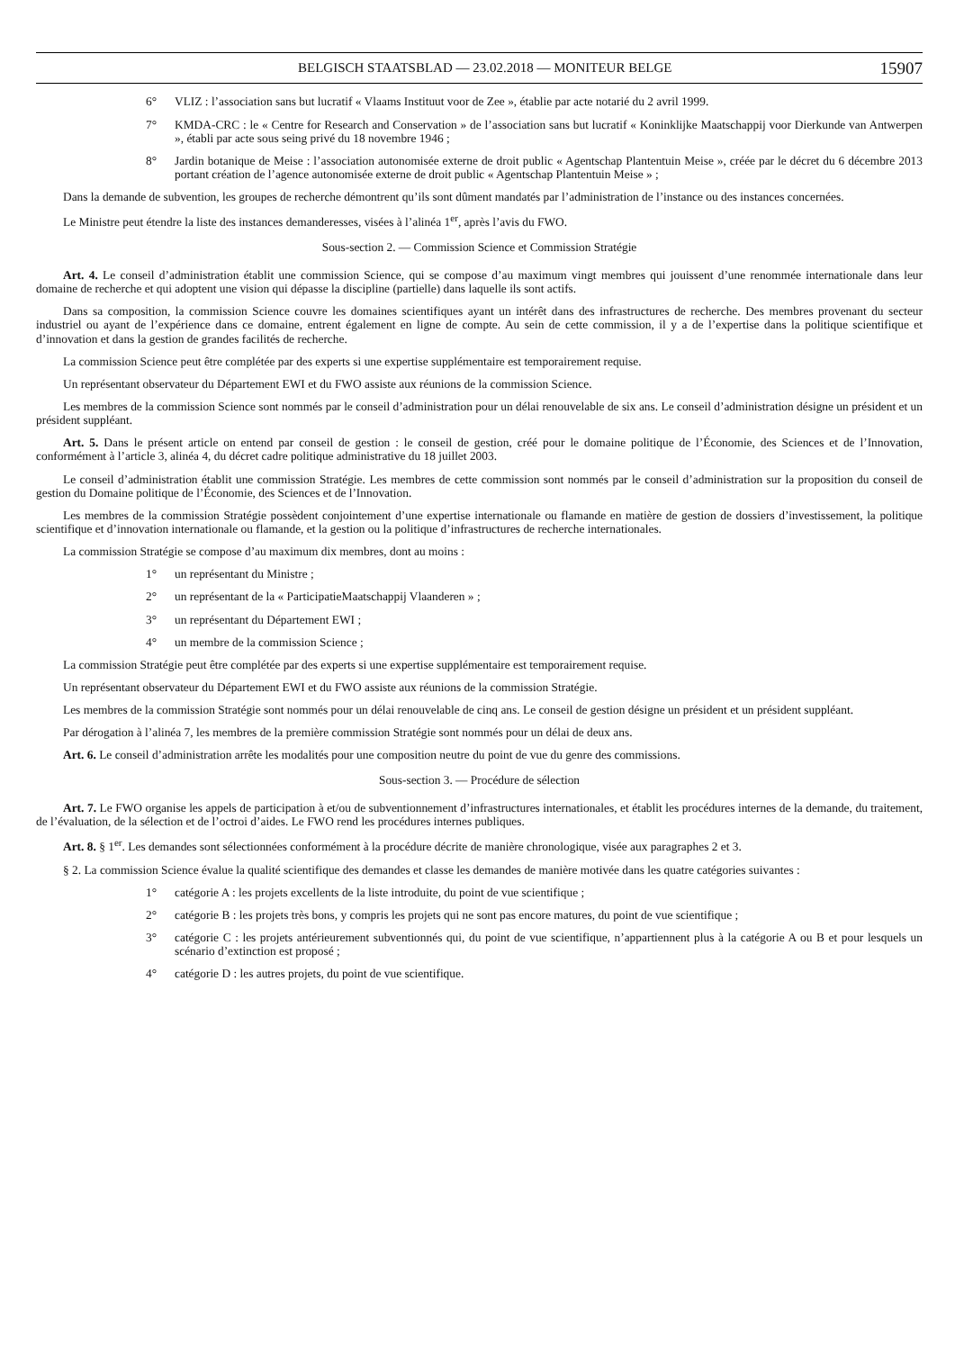BELGISCH STAATSBLAD — 23.02.2018 — MONITEUR BELGE 15907
6° VLIZ : l’association sans but lucratif « Vlaams Instituut voor de Zee », établie par acte notarié du 2 avril 1999.
7° KMDA-CRC : le « Centre for Research and Conservation » de l’association sans but lucratif « Koninklijke Maatschappij voor Dierkunde van Antwerpen », établi par acte sous seing privé du 18 novembre 1946 ;
8° Jardin botanique de Meise : l’association autonomisée externe de droit public « Agentschap Plantentuin Meise », créée par le décret du 6 décembre 2013 portant création de l’agence autonomisée externe de droit public « Agentschap Plantentuin Meise » ;
Dans la demande de subvention, les groupes de recherche démontrent qu’ils sont dûment mandatés par l’administration de l’instance ou des instances concernées.
Le Ministre peut étendre la liste des instances demanderesses, visées à l’alinéa 1<sup>er</sup>, après l’avis du FWO.
Sous-section 2. — Commission Science et Commission Stratégie
Art. 4. Le conseil d’administration établit une commission Science, qui se compose d’au maximum vingt membres qui jouissent d’une renommée internationale dans leur domaine de recherche et qui adoptent une vision qui dépasse la discipline (partielle) dans laquelle ils sont actifs.
Dans sa composition, la commission Science couvre les domaines scientifiques ayant un intérêt dans des infrastructures de recherche. Des membres provenant du secteur industriel ou ayant de l’expérience dans ce domaine, entrent également en ligne de compte. Au sein de cette commission, il y a de l’expertise dans la politique scientifique et d’innovation et dans la gestion de grandes facilités de recherche.
La commission Science peut être complétée par des experts si une expertise supplémentaire est temporairement requise.
Un représentant observateur du Département EWI et du FWO assiste aux réunions de la commission Science.
Les membres de la commission Science sont nommés par le conseil d’administration pour un délai renouvelable de six ans. Le conseil d’administration désigne un président et un président suppléant.
Art. 5. Dans le présent article on entend par conseil de gestion : le conseil de gestion, créé pour le domaine politique de l’Économie, des Sciences et de l’Innovation, conformément à l’article 3, alinéa 4, du décret cadre politique administrative du 18 juillet 2003.
Le conseil d’administration établit une commission Stratégie. Les membres de cette commission sont nommés par le conseil d’administration sur la proposition du conseil de gestion du Domaine politique de l’Économie, des Sciences et de l’Innovation.
Les membres de la commission Stratégie possèdent conjointement d’une expertise internationale ou flamande en matière de gestion de dossiers d’investissement, la politique scientifique et d’innovation internationale ou flamande, et la gestion ou la politique d’infrastructures de recherche internationales.
La commission Stratégie se compose d’au maximum dix membres, dont au moins :
1° un représentant du Ministre ;
2° un représentant de la « ParticipatieMaatschappij Vlaanderen » ;
3° un représentant du Département EWI ;
4° un membre de la commission Science ;
La commission Stratégie peut être complétée par des experts si une expertise supplémentaire est temporairement requise.
Un représentant observateur du Département EWI et du FWO assiste aux réunions de la commission Stratégie.
Les membres de la commission Stratégie sont nommés pour un délai renouvelable de cinq ans. Le conseil de gestion désigne un président et un président suppléant.
Par dérogation à l’alinéa 7, les membres de la première commission Stratégie sont nommés pour un délai de deux ans.
Art. 6. Le conseil d’administration arrête les modalités pour une composition neutre du point de vue du genre des commissions.
Sous-section 3. — Procédure de sélection
Art. 7. Le FWO organise les appels de participation à et/ou de subventionnement d’infrastructures internationales, et établit les procédures internes de la demande, du traitement, de l’évaluation, de la sélection et de l’octroi d’aides. Le FWO rend les procédures internes publiques.
Art. 8. § 1<sup>er</sup>. Les demandes sont sélectionnées conformément à la procédure décrite de manière chronologique, visée aux paragraphes 2 et 3.
§ 2. La commission Science évalue la qualité scientifique des demandes et classe les demandes de manière motivée dans les quatre catégories suivantes :
1° catégorie A : les projets excellents de la liste introduite, du point de vue scientifique ;
2° catégorie B : les projets très bons, y compris les projets qui ne sont pas encore matures, du point de vue scientifique ;
3° catégorie C : les projets antérieurement subventionnés qui, du point de vue scientifique, n’appartiennent plus à la catégorie A ou B et pour lesquels un scénario d’extinction est proposé ;
4° catégorie D : les autres projets, du point de vue scientifique.